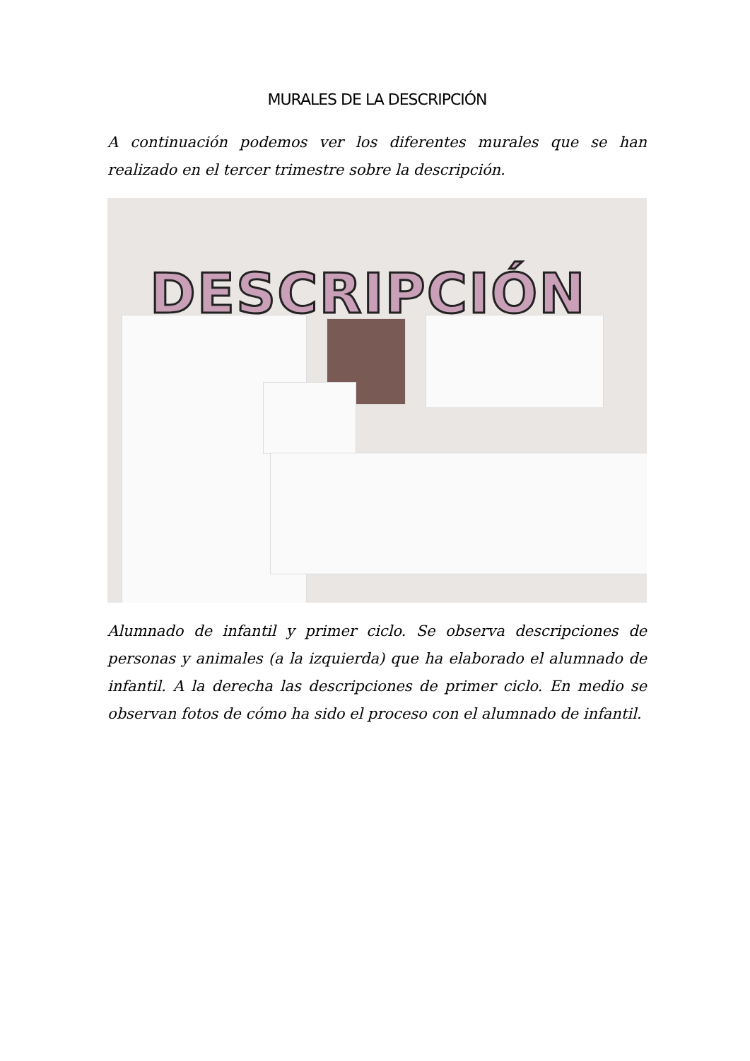MURALES DE LA DESCRIPCIÓN
A continuación podemos ver los diferentes murales que se han realizado en el tercer trimestre sobre la descripción.
DESCRIPCIÓN
Alumnado de infantil y primer ciclo. Se observa descripciones de personas y animales (a la izquierda) que ha elaborado el alumnado de infantil. A la derecha las descripciones de primer ciclo. En medio se observan fotos de cómo ha sido el proceso con el alumnado de infantil.